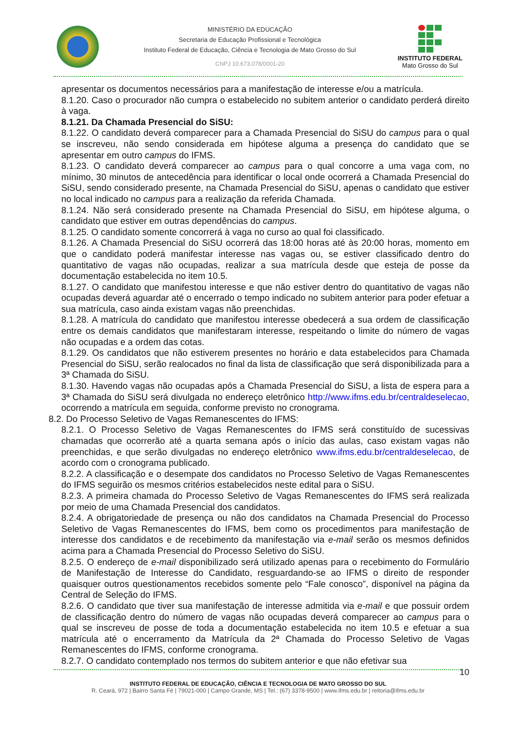MINISTÉRIO DA EDUCAÇÃO
Secretaria de Educação Profissional e Tecnológica
Instituto Federal de Educação, Ciência e Tecnologia de Mato Grosso do Sul
CNPJ 10.673.078/0001-20
INSTITUTO FEDERAL
Mato Grosso do Sul
apresentar os documentos necessários para a manifestação de interesse e/ou a matrícula.
8.1.20. Caso o procurador não cumpra o estabelecido no subitem anterior o candidato perderá direito à vaga.
8.1.21. Da Chamada Presencial do SiSU:
8.1.22. O candidato deverá comparecer para a Chamada Presencial do SiSU do campus para o qual se inscreveu, não sendo considerada em hipótese alguma a presença do candidato que se apresentar em outro campus do IFMS.
8.1.23. O candidato deverá comparecer ao campus para o qual concorre a uma vaga com, no mínimo, 30 minutos de antecedência para identificar o local onde ocorrerá a Chamada Presencial do SiSU, sendo considerado presente, na Chamada Presencial do SiSU, apenas o candidato que estiver no local indicado no campus para a realização da referida Chamada.
8.1.24. Não será considerado presente na Chamada Presencial do SiSU, em hipótese alguma, o candidato que estiver em outras dependências do campus.
8.1.25. O candidato somente concorrerá à vaga no curso ao qual foi classificado.
8.1.26. A Chamada Presencial do SiSU ocorrerá das 18:00 horas até às 20:00 horas, momento em que o candidato poderá manifestar interesse nas vagas ou, se estiver classificado dentro do quantitativo de vagas não ocupadas, realizar a sua matrícula desde que esteja de posse da documentação estabelecida no item 10.5.
8.1.27. O candidato que manifestou interesse e que não estiver dentro do quantitativo de vagas não ocupadas deverá aguardar até o encerrado o tempo indicado no subitem anterior para poder efetuar a sua matrícula, caso ainda existam vagas não preenchidas.
8.1.28. A matrícula do candidato que manifestou interesse obedecerá a sua ordem de classificação entre os demais candidatos que manifestaram interesse, respeitando o limite do número de vagas não ocupadas e a ordem das cotas.
8.1.29. Os candidatos que não estiverem presentes no horário e data estabelecidos para Chamada Presencial do SiSU, serão realocados no final da lista de classificação que será disponibilizada para a 3ª Chamada do SiSU.
8.1.30. Havendo vagas não ocupadas após a Chamada Presencial do SiSU, a lista de espera para a 3ª Chamada do SiSU será divulgada no endereço eletrônico http://www.ifms.edu.br/centraldeselecao, ocorrendo a matrícula em seguida, conforme previsto no cronograma.
8.2. Do Processo Seletivo de Vagas Remanescentes do IFMS:
8.2.1. O Processo Seletivo de Vagas Remanescentes do IFMS será constituído de sucessivas chamadas que ocorrerão até a quarta semana após o início das aulas, caso existam vagas não preenchidas, e que serão divulgadas no endereço eletrônico www.ifms.edu.br/centraldeselecao, de acordo com o cronograma publicado.
8.2.2. A classificação e o desempate dos candidatos no Processo Seletivo de Vagas Remanescentes do IFMS seguirão os mesmos critérios estabelecidos neste edital para o SiSU.
8.2.3. A primeira chamada do Processo Seletivo de Vagas Remanescentes do IFMS será realizada por meio de uma Chamada Presencial dos candidatos.
8.2.4. A obrigatoriedade de presença ou não dos candidatos na Chamada Presencial do Processo Seletivo de Vagas Remanescentes do IFMS, bem como os procedimentos para manifestação de interesse dos candidatos e de recebimento da manifestação via e-mail serão os mesmos definidos acima para a Chamada Presencial do Processo Seletivo do SiSU.
8.2.5. O endereço de e-mail disponibilizado será utilizado apenas para o recebimento do Formulário de Manifestação de Interesse do Candidato, resguardando-se ao IFMS o direito de responder quaisquer outros questionamentos recebidos somente pelo “Fale conosco”, disponível na página da Central de Seleção do IFMS.
8.2.6. O candidato que tiver sua manifestação de interesse admitida via e-mail e que possuir ordem de classificação dentro do número de vagas não ocupadas deverá comparecer ao campus para o qual se inscreveu de posse de toda a documentação estabelecida no item 10.5 e efetuar a sua matrícula até o encerramento da Matrícula da 2ª Chamada do Processo Seletivo de Vagas Remanescentes do IFMS, conforme cronograma.
8.2.7. O candidato contemplado nos termos do subitem anterior e que não efetivar sua
10
INSTITUTO FEDERAL DE EDUCAÇÃO, CIÊNCIA E TECNOLOGIA DE MATO GROSSO DO SUL
R. Ceará, 972 | Bairro Santa Fé | 79021-000 | Campo Grande, MS | Tel.: (67) 3378-9500 | www.ifms.edu.br | reitoria@ifms.edu.br